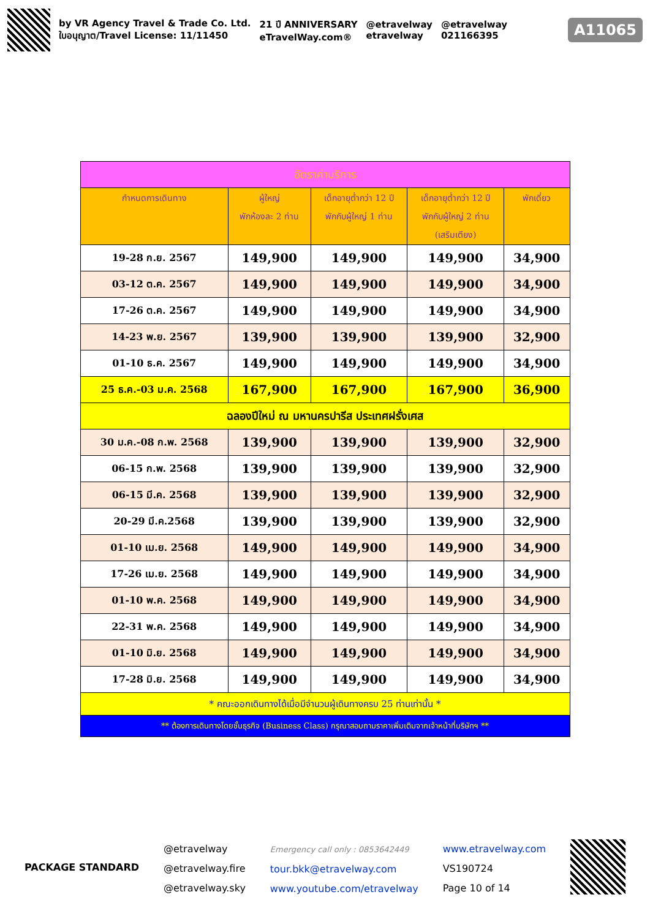by VR Agency Travel & Trade Co. Ltd.
ใบอนุญาต/Travel License: 11/11450
21 ปี ANNIVERSARY
eTravelWay.com®
@etravelway
etravelway
@etravelway
021166395
A11065
| อัตราค่าบริการ | | | | |
| กำหนดการเดินทาง | ผู้ใหญ่ พักห้องละ 2 ท่าน | เด็กอายุต่ำกว่า 12 ปี พักกับผู้ใหญ่ 1 ท่าน | เด็กอายุต่ำกว่า 12 ปี พักกับผู้ใหญ่ 2 ท่าน (เสริมเตียง) | พักเดี่ยว |
| 19-28 ก.ย. 2567 | 149,900 | 149,900 | 149,900 | 34,900 |
| 03-12 ต.ค. 2567 | 149,900 | 149,900 | 149,900 | 34,900 |
| 17-26 ต.ค. 2567 | 149,900 | 149,900 | 149,900 | 34,900 |
| 14-23 พ.ย. 2567 | 139,900 | 139,900 | 139,900 | 32,900 |
| 01-10 ธ.ค. 2567 | 149,900 | 149,900 | 149,900 | 34,900 |
| 25 ธ.ค.-03 ม.ค. 2568 | 167,900 | 167,900 | 167,900 | 36,900 |
| ฉลองปีใหม่ ณ มหานครปารีส ประเทศฝรั่งเศส | | | | |
| 30 ม.ค.-08 ก.พ. 2568 | 139,900 | 139,900 | 139,900 | 32,900 |
| 06-15 ก.พ. 2568 | 139,900 | 139,900 | 139,900 | 32,900 |
| 06-15 มี.ค. 2568 | 139,900 | 139,900 | 139,900 | 32,900 |
| 20-29 มี.ค.2568 | 139,900 | 139,900 | 139,900 | 32,900 |
| 01-10 เม.ย. 2568 | 149,900 | 149,900 | 149,900 | 34,900 |
| 17-26 เม.ย. 2568 | 149,900 | 149,900 | 149,900 | 34,900 |
| 01-10 พ.ค. 2568 | 149,900 | 149,900 | 149,900 | 34,900 |
| 22-31 พ.ค. 2568 | 149,900 | 149,900 | 149,900 | 34,900 |
| 01-10 มิ.ย. 2568 | 149,900 | 149,900 | 149,900 | 34,900 |
| 17-28 มิ.ย. 2568 | 149,900 | 149,900 | 149,900 | 34,900 |
| * คณะออกเดินทางได้เมื่อมีจำนวนผู้เดินทางครบ 25 ท่านเท่านั้น * | | | | |
| ** ต้องการเดินทางโดยชั้นธุรกิจ (Business Class) กรุณาสอบถามราคาเพิ่มเติมจากเจ้าหน้าที่บริษัทฯ ** | | | | |
PACKAGE STANDARD
@etravelway
@etravelway.fire
@etravelway.sky
Emergency call only : 0853642449
tour.bkk@etravelway.com
www.youtube.com/etravelway
www.etravelway.com
VS190724
Page 10 of 14